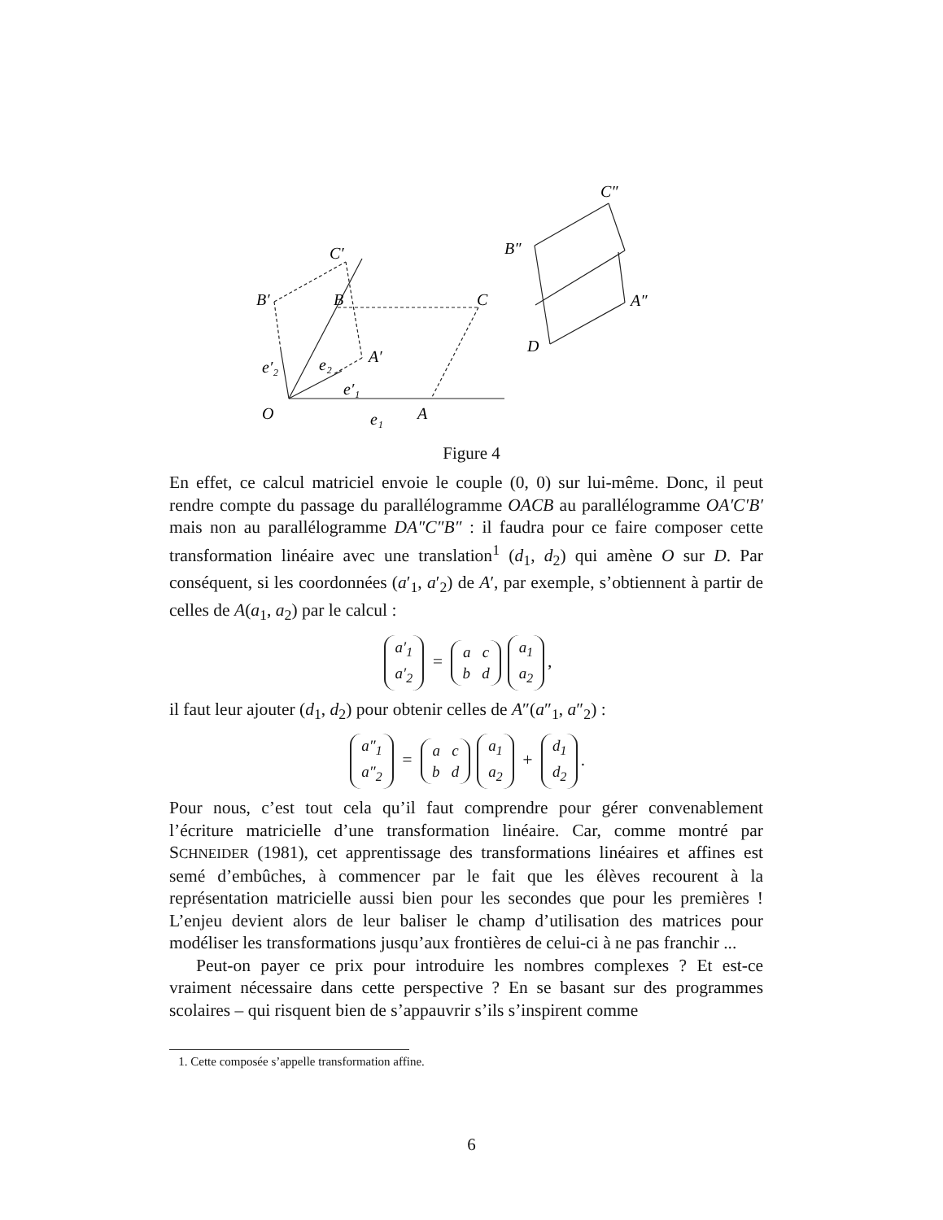O
A
B
C
B′
C′
A′
C″
B″
A″
D
e₁
e′₂
e₂
e′₁
Figure 4
En effet, ce calcul matriciel envoie le couple (0, 0) sur lui-même. Donc, il peut rendre compte du passage du parallélogramme OACB au parallélogramme OA′C′B′ mais non au parallélogramme DA″C″B″ : il faudra pour ce faire composer cette transformation linéaire avec une translation<sup>1</sup> (d<sub>1</sub>, d<sub>2</sub>) qui amène O sur D. Par conséquent, si les coordonnées (a′<sub>1</sub>, a′<sub>2</sub>) de A′, par exemple, s’obtiennent à partir de celles de A(a<sub>1</sub>, a<sub>2</sub>) par le calcul :
a′<sub>1</sub>
a′<sub>2</sub> = a c
b d a<sub>1</sub>
a<sub>2</sub>,
il faut leur ajouter (d<sub>1</sub>, d<sub>2</sub>) pour obtenir celles de A″(a″<sub>1</sub>, a″<sub>2</sub>) :
a″<sub>1</sub>
a″<sub>2</sub> = a c
b d a<sub>1</sub>
a<sub>2</sub> + d<sub>1</sub>
d<sub>2</sub>.
Pour nous, c’est tout cela qu’il faut comprendre pour gérer convenablement l’écriture matricielle d’une transformation linéaire. Car, comme montré par SCHNEIDER (1981), cet apprentissage des transformations linéaires et affines est semé d’embûches, à commencer par le fait que les élèves recourent à la représentation matricielle aussi bien pour les secondes que pour les premières ! L’enjeu devient alors de leur baliser le champ d’utilisation des matrices pour modéliser les transformations jusqu’aux frontières de celui-ci à ne pas franchir ...
Peut-on payer ce prix pour introduire les nombres complexes ? Et est-ce vraiment nécessaire dans cette perspective ? En se basant sur des programmes scolaires – qui risquent bien de s’appauvrir s’ils s’inspirent comme
1. Cette composée s’appelle transformation affine.
6